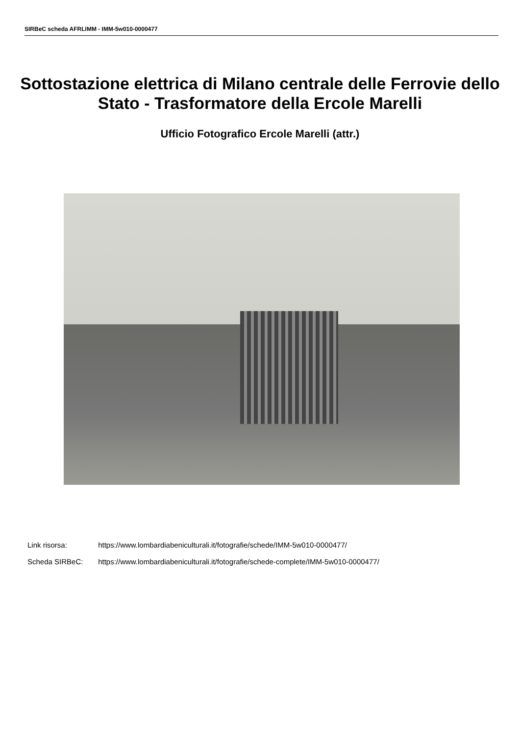SIRBeC scheda AFRLIMM - IMM-5w010-0000477
Sottostazione elettrica di Milano centrale delle Ferrovie dello Stato - Trasformatore della Ercole Marelli
Ufficio Fotografico Ercole Marelli (attr.)
Link risorsa: https://www.lombardiabeniculturali.it/fotografie/schede/IMM-5w010-0000477/
Scheda SIRBeC: https://www.lombardiabeniculturali.it/fotografie/schede-complete/IMM-5w010-0000477/